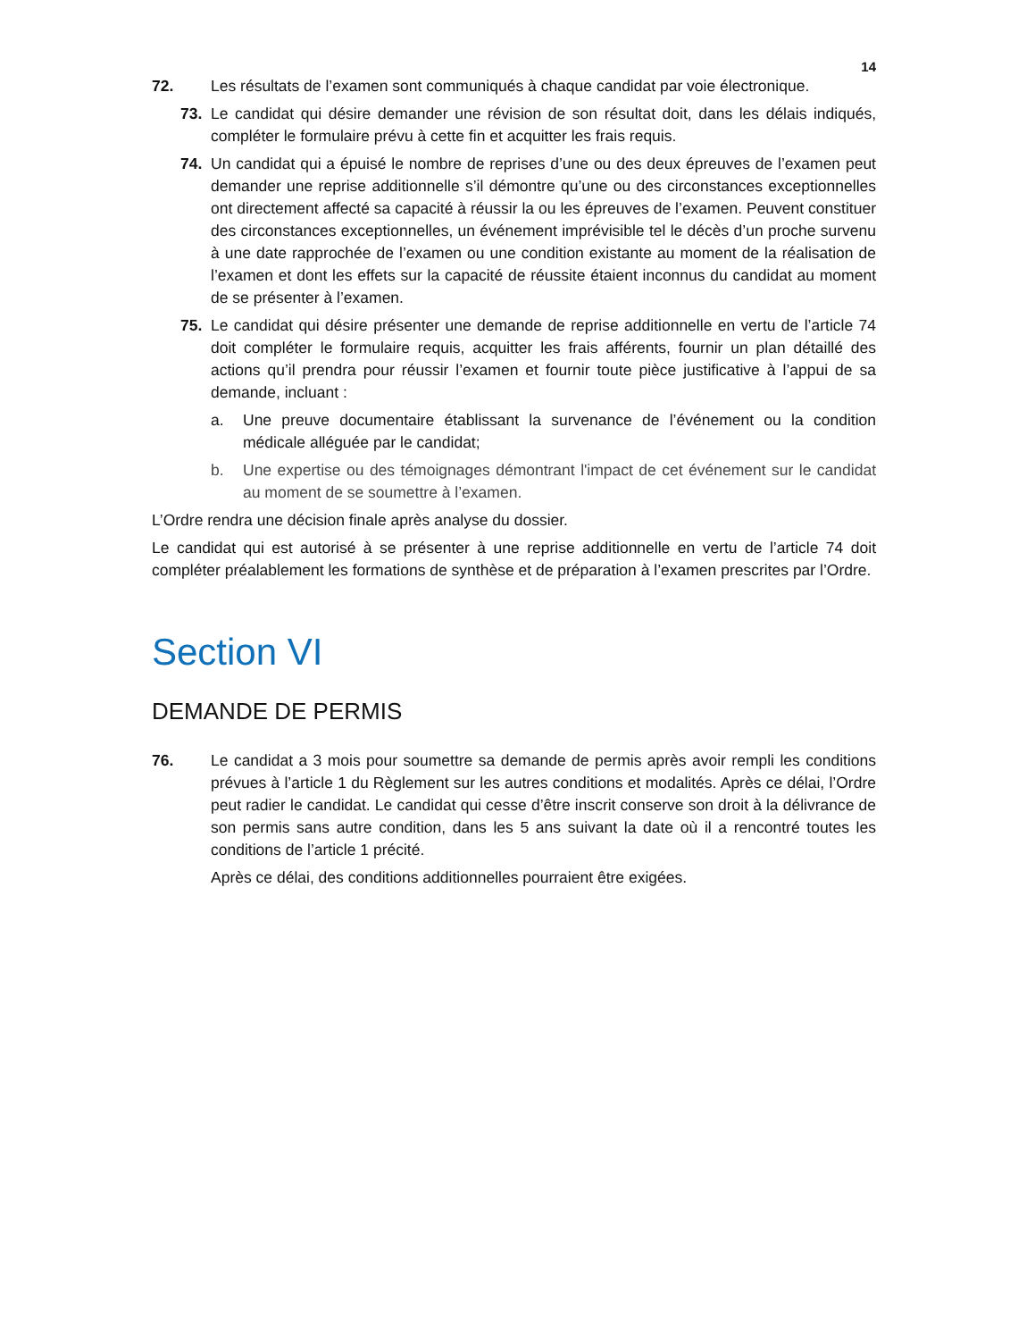14
72. Les résultats de l’examen sont communiqués à chaque candidat par voie électronique.
73. Le candidat qui désire demander une révision de son résultat doit, dans les délais indiqués, compléter le formulaire prévu à cette fin et acquitter les frais requis.
74. Un candidat qui a épuisé le nombre de reprises d’une ou des deux épreuves de l’examen peut demander une reprise additionnelle s’il démontre qu’une ou des circonstances exceptionnelles ont directement affecté sa capacité à réussir la ou les épreuves de l’examen. Peuvent constituer des circonstances exceptionnelles, un événement imprévisible tel le décès d’un proche survenu à une date rapprochée de l’examen ou une condition existante au moment de la réalisation de l’examen et dont les effets sur la capacité de réussite étaient inconnus du candidat au moment de se présenter à l’examen.
75. Le candidat qui désire présenter une demande de reprise additionnelle en vertu de l’article 74 doit compléter le formulaire requis, acquitter les frais afférents, fournir un plan détaillé des actions qu’il prendra pour réussir l’examen et fournir toute pièce justificative à l’appui de sa demande, incluant :
a. Une preuve documentaire établissant la survenance de l’événement ou la condition médicale alléguée par le candidat;
b. Une expertise ou des témoignages démontrant l'impact de cet événement sur le candidat au moment de se soumettre à l’examen.
L’Ordre rendra une décision finale après analyse du dossier.
Le candidat qui est autorisé à se présenter à une reprise additionnelle en vertu de l’article 74 doit compléter préalablement les formations de synthèse et de préparation à l’examen prescrites par l’Ordre.
Section VI
DEMANDE DE PERMIS
76. Le candidat a 3 mois pour soumettre sa demande de permis après avoir rempli les conditions prévues à l’article 1 du Règlement sur les autres conditions et modalités. Après ce délai, l’Ordre peut radier le candidat. Le candidat qui cesse d’être inscrit conserve son droit à la délivrance de son permis sans autre condition, dans les 5 ans suivant la date où il a rencontré toutes les conditions de l’article 1 précité.
Après ce délai, des conditions additionnelles pourraient être exigées.